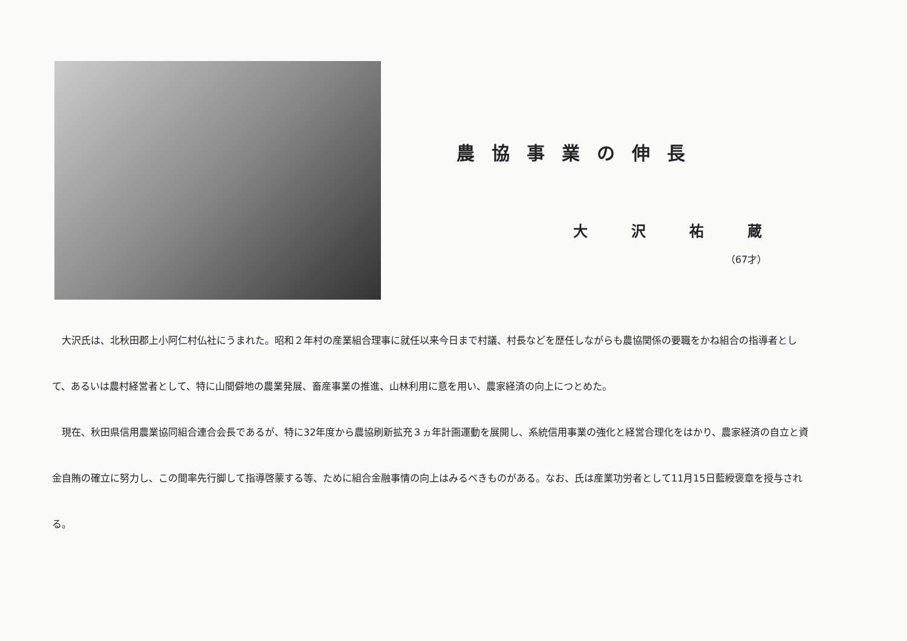農協事業の伸長
大沢祐蔵
（67才）
　大沢氏は、北秋田郡上小阿仁村仏社にうまれた。昭和２年村の産業組合理事に就任以来今日まで村議、村長などを歴任しながらも農協関係の要職をかね組合の指導者として、あるいは農村経営者として、特に山間僻地の農業発展、畜産事業の推進、山林利用に意を用い、農家経済の向上につとめた。
　現在、秋田県信用農業協同組合連合会長であるが、特に32年度から農協刷新拡充３ヵ年計画運動を展開し、系統信用事業の強化と経営合理化をはかり、農家経済の自立と資金自賄の確立に努力し、この間率先行脚して指導啓蒙する等、ために組合金融事情の向上はみるべきものがある。なお、氏は産業功労者として11月15日藍綬褒章を授与される。